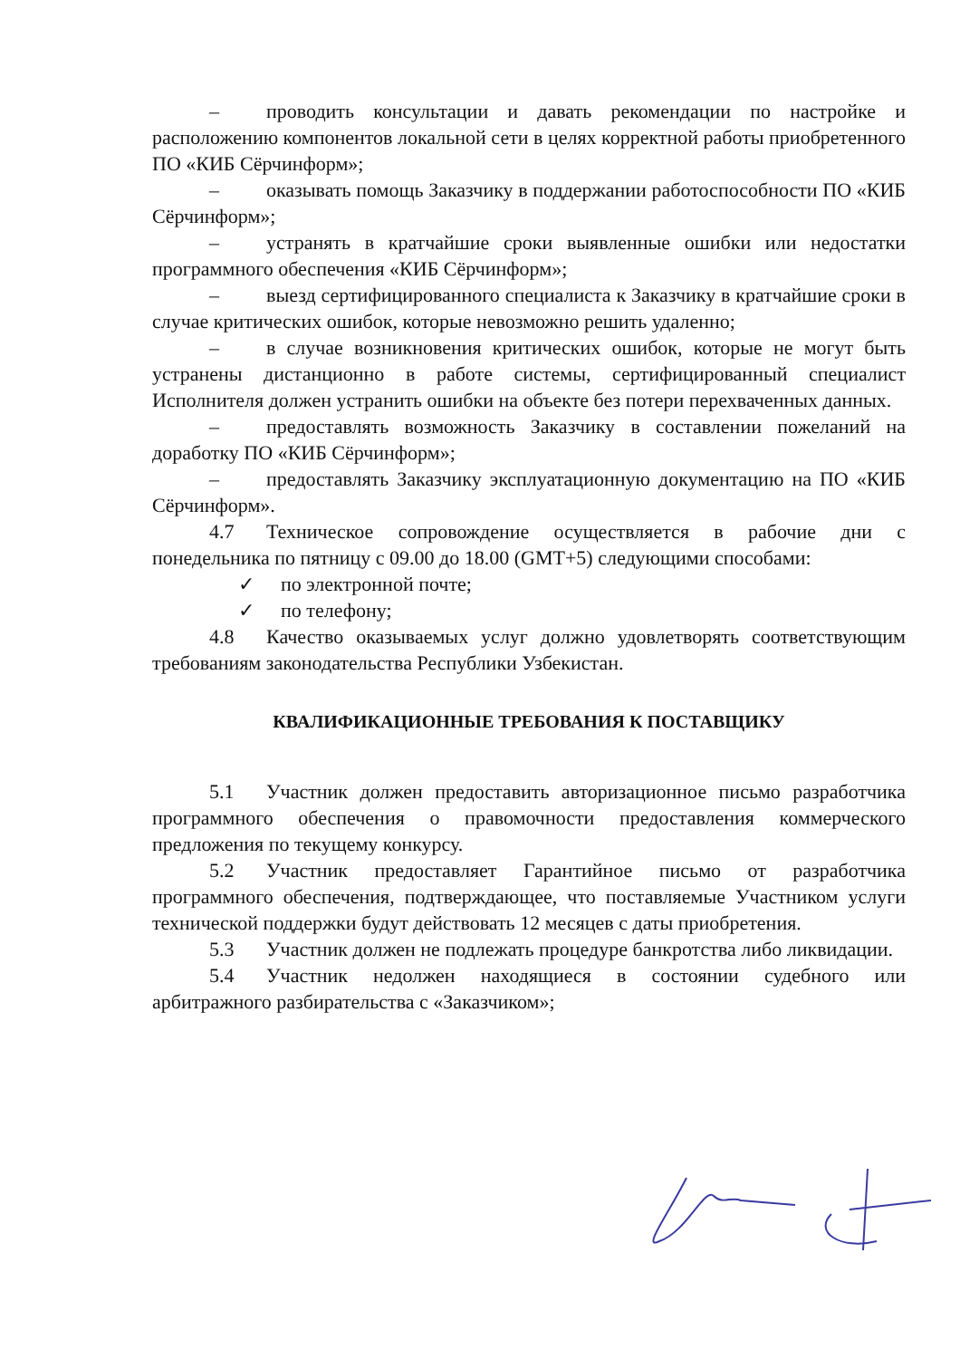– проводить консультации и давать рекомендации по настройке и расположению компонентов локальной сети в целях корректной работы приобретенного ПО «КИБ Сёрчинформ»;
– оказывать помощь Заказчику в поддержании работоспособности ПО «КИБ Сёрчинформ»;
– устранять в кратчайшие сроки выявленные ошибки или недостатки программного обеспечения «КИБ Сёрчинформ»;
– выезд сертифицированного специалиста к Заказчику в кратчайшие сроки в случае критических ошибок, которые невозможно решить удаленно;
– в случае возникновения критических ошибок, которые не могут быть устранены дистанционно в работе системы, сертифицированный специалист Исполнителя должен устранить ошибки на объекте без потери перехваченных данных.
– предоставлять возможность Заказчику в составлении пожеланий на доработку ПО «КИБ Сёрчинформ»;
– предоставлять Заказчику эксплуатационную документацию на ПО «КИБ Сёрчинформ».
4.7 Техническое сопровождение осуществляется в рабочие дни с понедельника по пятницу с 09.00 до 18.00 (GMT+5) следующими способами:
✓ по электронной почте;
✓ по телефону;
4.8 Качество оказываемых услуг должно удовлетворять соответствующим требованиям законодательства Республики Узбекистан.
КВАЛИФИКАЦИОННЫЕ ТРЕБОВАНИЯ К ПОСТАВЩИКУ
5.1 Участник должен предоставить авторизационное письмо разработчика программного обеспечения о правомочности предоставления коммерческого предложения по текущему конкурсу.
5.2 Участник предоставляет Гарантийное письмо от разработчика программного обеспечения, подтверждающее, что поставляемые Участником услуги технической поддержки будут действовать 12 месяцев с даты приобретения.
5.3 Участник должен не подлежать процедуре банкротства либо ликвидации.
5.4 Участник недолжен находящиеся в состоянии судебного или арбитражного разбирательства с «Заказчиком»;